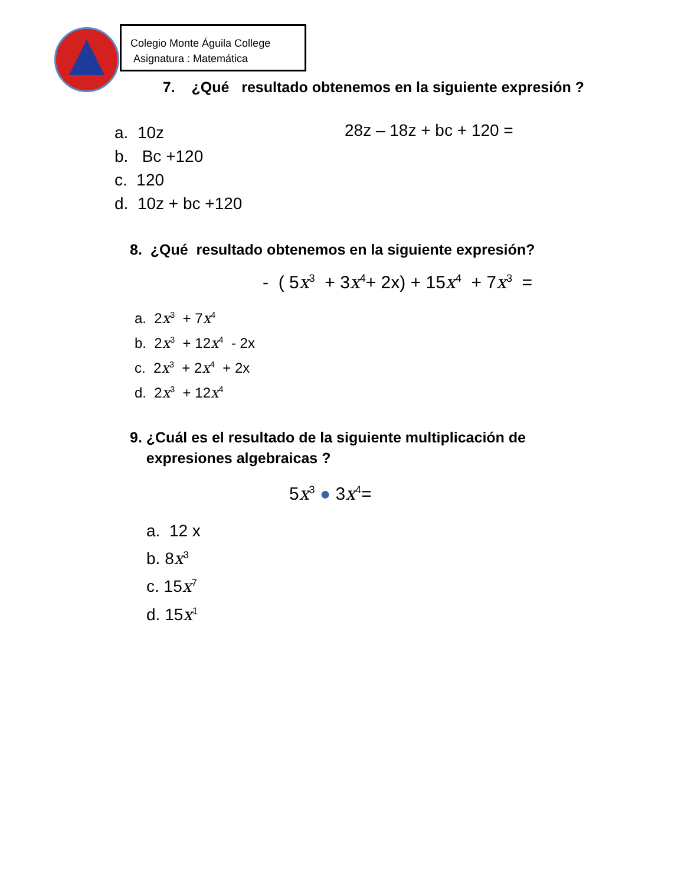Colegio Monte Águila College
Asignatura : Matemática
7. ¿Qué resultado obtenemos en la siguiente expresión ?
a. 10z
b. Bc +120
c. 120
d. 10z + bc +120
28z – 18z + bc + 120 =
8. ¿Qué resultado obtenemos en la siguiente expresión?
- ( 5x<sup>3</sup> + 3x<sup>4</sup>+ 2x) + 15x<sup>4</sup> + 7x<sup>3</sup> =
a. 2x<sup>3</sup> + 7x<sup>4</sup>
b. 2x<sup>3</sup> + 12x<sup>4</sup> - 2x
c. 2x<sup>3</sup> + 2x<sup>4</sup> + 2x
d. 2x<sup>3</sup> + 12x<sup>4</sup>
9. ¿Cuál es el resultado de la siguiente multiplicación de
expresiones algebraicas ?
5x<sup>3</sup> ● 3x<sup>4</sup>=
a. 12 x
b. 8x<sup>3</sup>
c. 15x<sup>7</sup>
d. 15x<sup>1</sup>